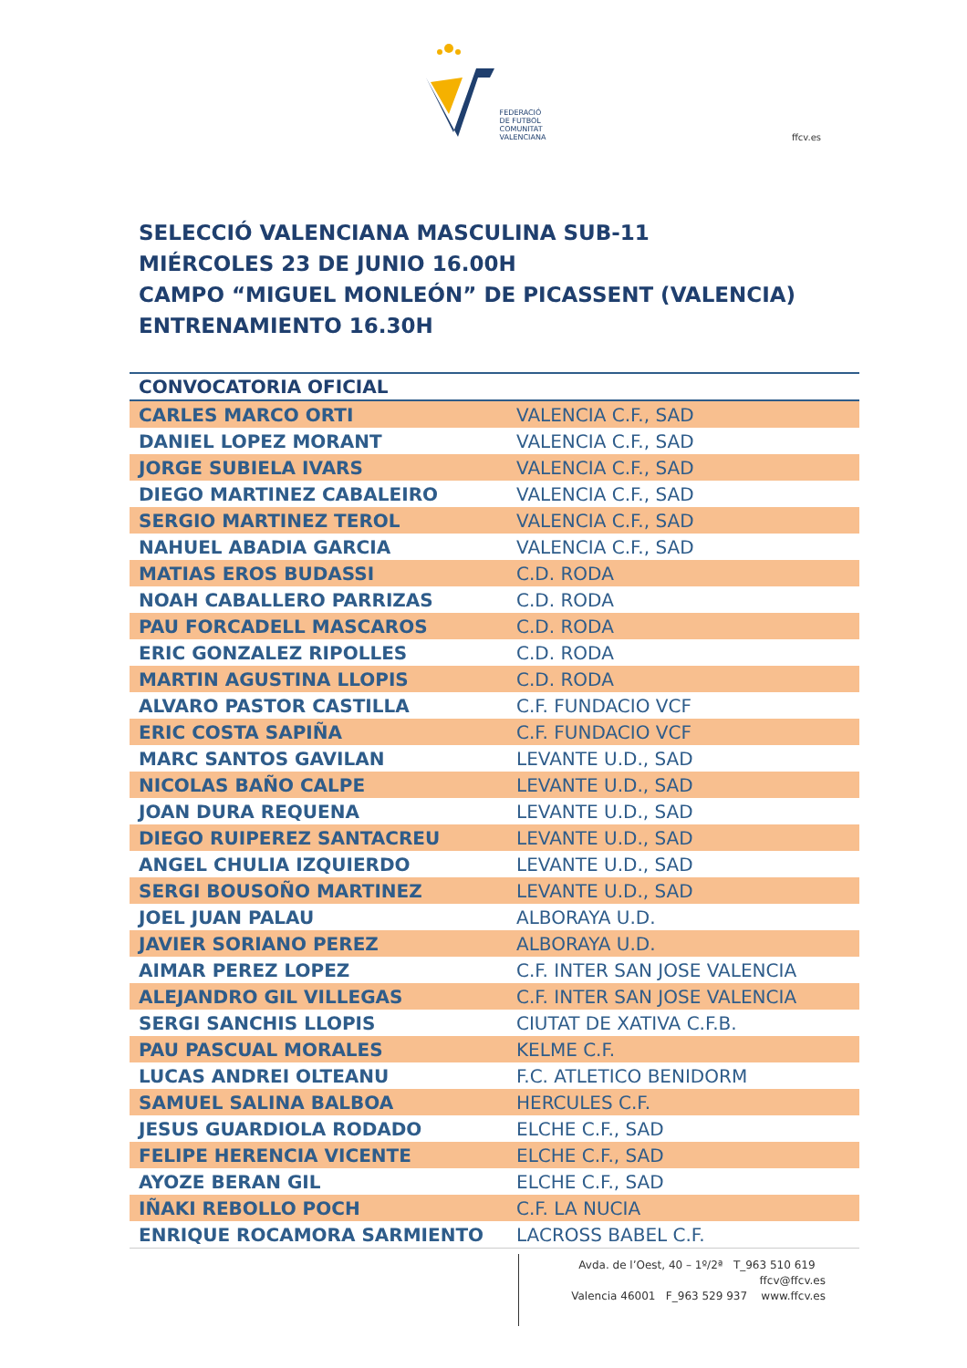FEDERACIÓ
DE FUTBOL
COMUNITAT
VALENCIANA
ffcv.es
SELECCIÓ VALENCIANA MASCULINA SUB-11
MIÉRCOLES 23 DE JUNIO 16.00H
CAMPO “MIGUEL MONLEÓN” DE PICASSENT (VALENCIA)
ENTRENAMIENTO 16.30H
| CONVOCATORIA OFICIAL | |
| --- | --- |
| CARLES MARCO ORTI | VALENCIA C.F., SAD |
| DANIEL LOPEZ MORANT | VALENCIA C.F., SAD |
| JORGE SUBIELA IVARS | VALENCIA C.F., SAD |
| DIEGO MARTINEZ CABALEIRO | VALENCIA C.F., SAD |
| SERGIO MARTINEZ TEROL | VALENCIA C.F., SAD |
| NAHUEL ABADIA GARCIA | VALENCIA C.F., SAD |
| MATIAS EROS BUDASSI | C.D. RODA |
| NOAH CABALLERO PARRIZAS | C.D. RODA |
| PAU FORCADELL MASCAROS | C.D. RODA |
| ERIC GONZALEZ RIPOLLES | C.D. RODA |
| MARTIN AGUSTINA LLOPIS | C.D. RODA |
| ALVARO PASTOR CASTILLA | C.F. FUNDACIO VCF |
| ERIC COSTA SAPIÑA | C.F. FUNDACIO VCF |
| MARC SANTOS GAVILAN | LEVANTE U.D., SAD |
| NICOLAS BAÑO CALPE | LEVANTE U.D., SAD |
| JOAN DURA REQUENA | LEVANTE U.D., SAD |
| DIEGO RUIPEREZ SANTACREU | LEVANTE U.D., SAD |
| ANGEL CHULIA IZQUIERDO | LEVANTE U.D., SAD |
| SERGI BOUSOÑO MARTINEZ | LEVANTE U.D., SAD |
| JOEL JUAN PALAU | ALBORAYA U.D. |
| JAVIER SORIANO PEREZ | ALBORAYA U.D. |
| AIMAR PEREZ LOPEZ | C.F. INTER SAN JOSE VALENCIA |
| ALEJANDRO GIL VILLEGAS | C.F. INTER SAN JOSE VALENCIA |
| SERGI SANCHIS LLOPIS | CIUTAT DE XATIVA C.F.B. |
| PAU PASCUAL MORALES | KELME C.F. |
| LUCAS ANDREI OLTEANU | F.C. ATLETICO BENIDORM |
| SAMUEL SALINA BALBOA | HERCULES C.F. |
| JESUS GUARDIOLA RODADO | ELCHE C.F., SAD |
| FELIPE HERENCIA VICENTE | ELCHE C.F., SAD |
| AYOZE BERAN GIL | ELCHE C.F., SAD |
| IÑAKI REBOLLO POCH | C.F. LA NUCIA |
| ENRIQUE ROCAMORA SARMIENTO | LACROSS BABEL C.F. |
Avda. de l’Oest, 40 – 1º/2ª T_963 510 619 ffcv@ffcv.es
Valencia 46001 F_963 529 937 www.ffcv.es